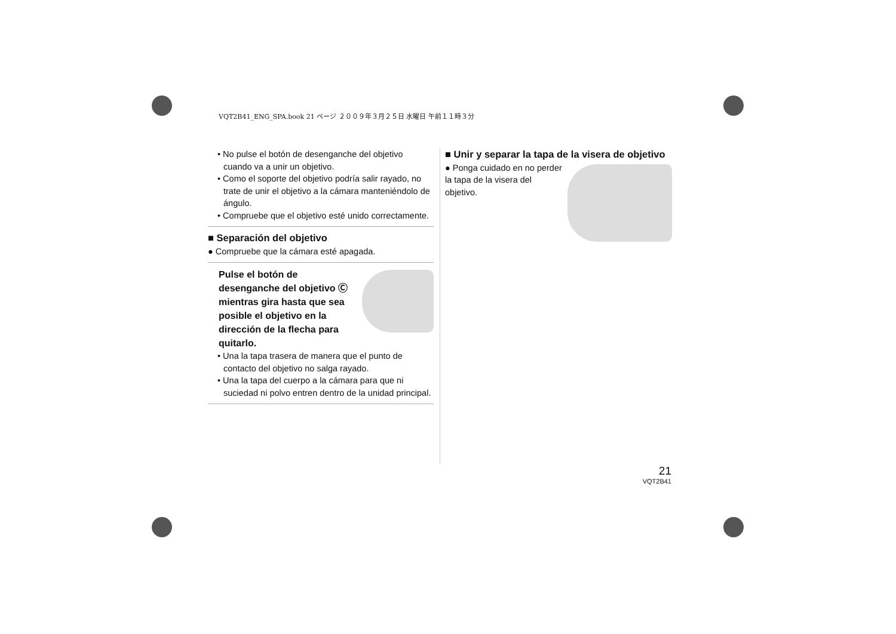VQT2B41_ENG_SPA.book 21 ページ ２００９年３月２５日 水曜日 午前１１時３分
• No pulse el botón de desenganche del objetivo cuando va a unir un objetivo.
• Como el soporte del objetivo podría salir rayado, no trate de unir el objetivo a la cámara manteniéndolo de ángulo.
• Compruebe que el objetivo esté unido correctamente.
■ Separación del objetivo
● Compruebe que la cámara esté apagada.
Pulse el botón de desenganche del objetivo Ⓒ mientras gira hasta que sea posible el objetivo en la dirección de la flecha para quitarlo.
• Una la tapa trasera de manera que el punto de contacto del objetivo no salga rayado.
• Una la tapa del cuerpo a la cámara para que ni suciedad ni polvo entren dentro de la unidad principal.
■ Unir y separar la tapa de la visera de objetivo
● Ponga cuidado en no perder la tapa de la visera del objetivo.
21
VQT2B41